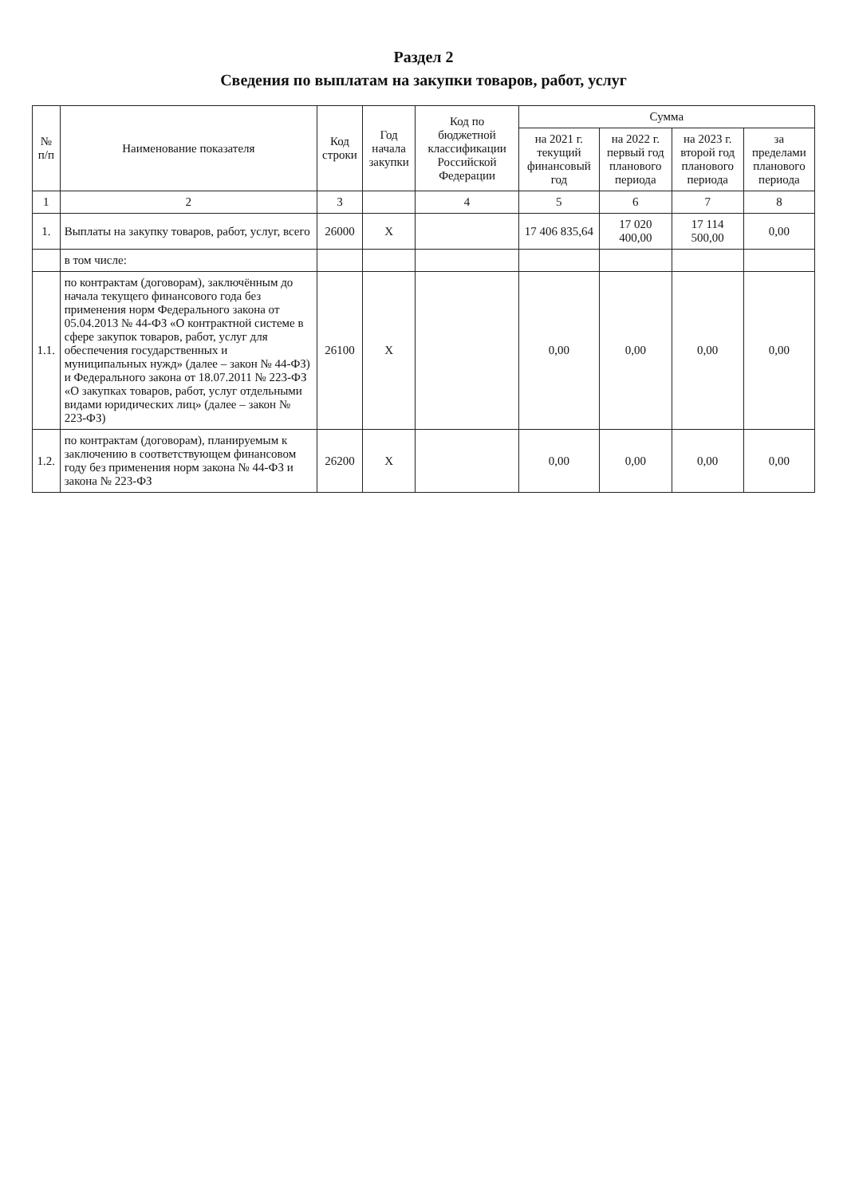Раздел 2
Сведения по выплатам на закупки товаров, работ, услуг
| № п/п | Наименование показателя | Код строки | Год начала закупки | Код по бюджетной классификации Российской Федерации | Сумма | | | |
| --- | --- | --- | --- | --- | --- | --- | --- | --- |
| | | | | | на 2021 г. текущий финансовый год | на 2022 г. первый год планового периода | на 2023 г. второй год планового периода | за пределами планового периода |
| 1 | 2 | 3 | | 4 | 5 | 6 | 7 | 8 |
| 1. | Выплаты на закупку товаров, работ, услуг, всего | 26000 | X | | 17 406 835,64 | 17 020 400,00 | 17 114 500,00 | 0,00 |
| | в том числе: | | | | | | | |
| 1.1. | по контрактам (договорам), заключённым до начала текущего финансового года без применения норм Федерального закона от 05.04.2013 № 44-ФЗ «О контрактной системе в сфере закупок товаров, работ, услуг для обеспечения государственных и муниципальных нужд» (далее – закон № 44-ФЗ) и Федерального закона от 18.07.2011 № 223-ФЗ «О закупках товаров, работ, услуг отдельными видами юридических лиц» (далее – закон № 223-ФЗ) | 26100 | X | | 0,00 | 0,00 | 0,00 | 0,00 |
| 1.2. | по контрактам (договорам), планируемым к заключению в соответствующем финансовом году без применения норм закона № 44-ФЗ и закона № 223-ФЗ | 26200 | X | | 0,00 | 0,00 | 0,00 | 0,00 |